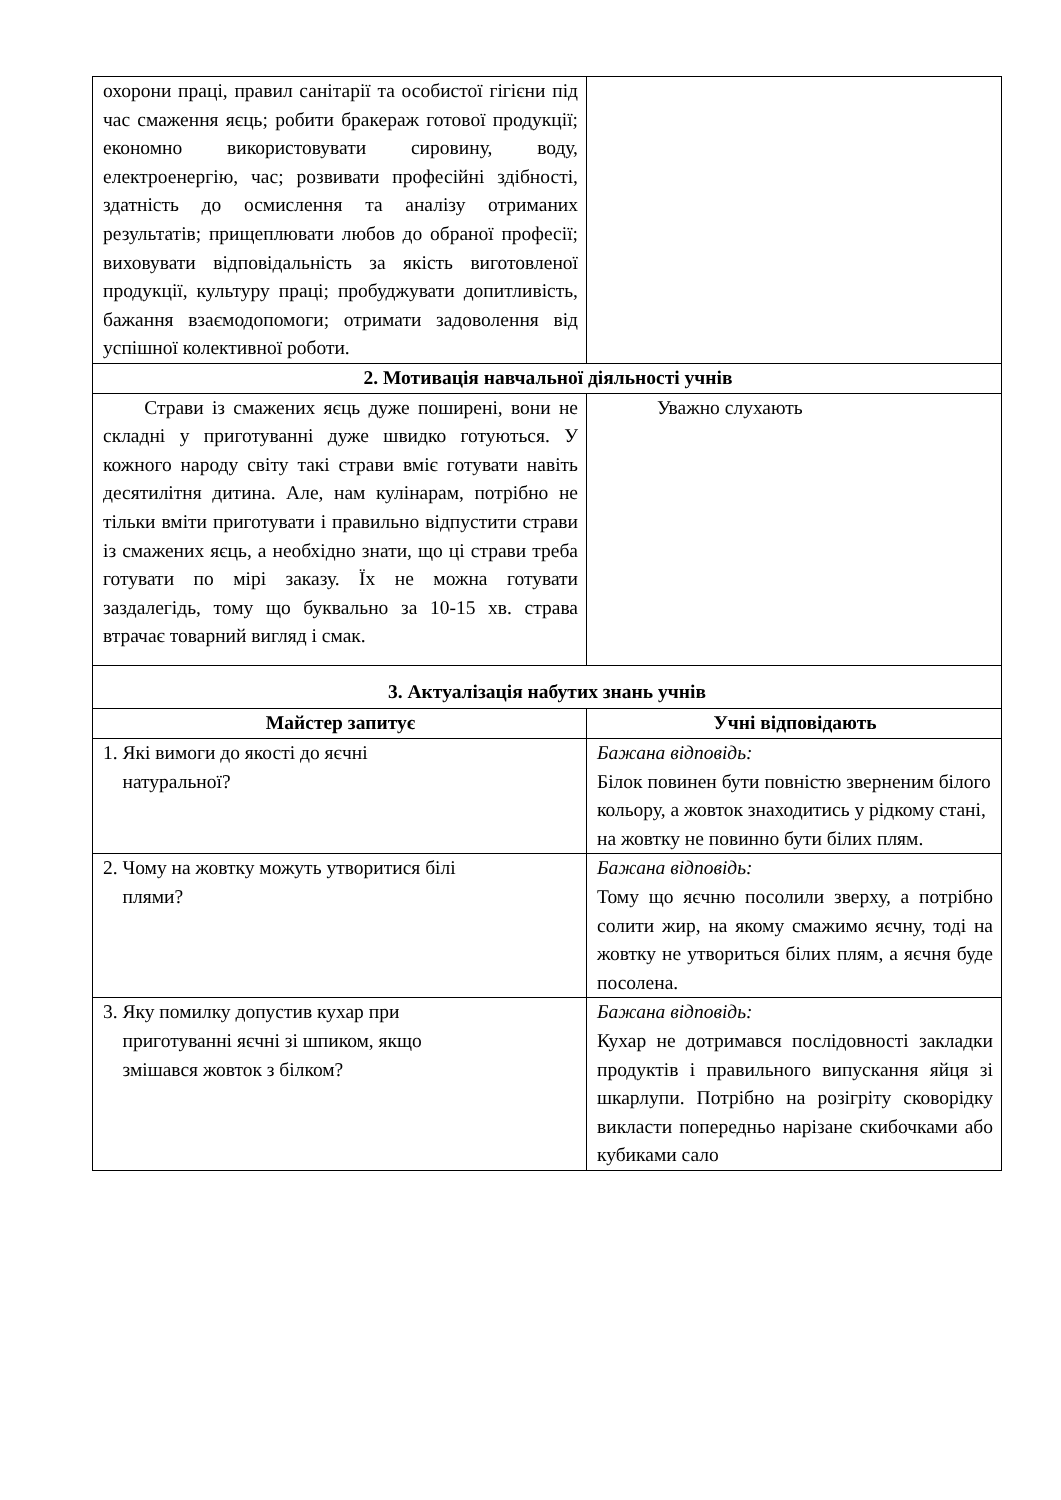| охорони праці, правил санітарії та особистої гігієни під час смаження яєць; робити бракераж готової продукції; економно використовувати сировину, воду, електроенергію, час; розвивати професійні здібності, здатність до осмислення та аналізу отриманих результатів; прищеплювати любов до обраної професії; виховувати відповідальність за якість виготовленої продукції, культуру праці; пробуджувати допитливість, бажання взаємодопомоги; отримати задоволення від успішної колективної роботи. | |
| 2. Мотивація навчальної діяльності учнів | |
| Страви із смажених яєць дуже поширені, вони не складні у приготуванні дуже швидко готуються. У кожного народу світу такі страви вміє готувати навіть десятилітня дитина. Але, нам кулінарам, потрібно не тільки вміти приготувати і правильно відпустити страви із смажених яєць, а необхідно знати, що ці страви треба готувати по мірі заказу. Їх не можна готувати заздалегідь, тому що буквально за 10-15 хв. страва втрачає товарний вигляд і смак. | Уважно слухають |
| 3. Актуалізація набутих знань учнів | |
| Майстер запитує | Учні відповідають |
| 1. Які вимоги до якості до яєчні натуральної? | Бажана відповідь: Білок повинен бути повністю зверненим білого кольору, а жовток знаходитись у рідкому стані, на жовтку не повинно бути білих плям. |
| 2. Чому на жовтку можуть утворитися білі плями? | Бажана відповідь: Тому що яєчню посолили зверху, а потрібно солити жир, на якому смажимо яєчну, тоді на жовтку не утвориться білих плям, а яєчня буде посолена. |
| 3. Яку помилку допустив кухар при приготуванні яєчні зі шпиком, якщо змішався жовток з білком? | Бажана відповідь: Кухар не дотримався послідовності закладки продуктів і правильного випускання яйця зі шкарлупи. Потрібно на розігріту сковорідку викласти попередньо нарізане скибочками або кубиками сало |